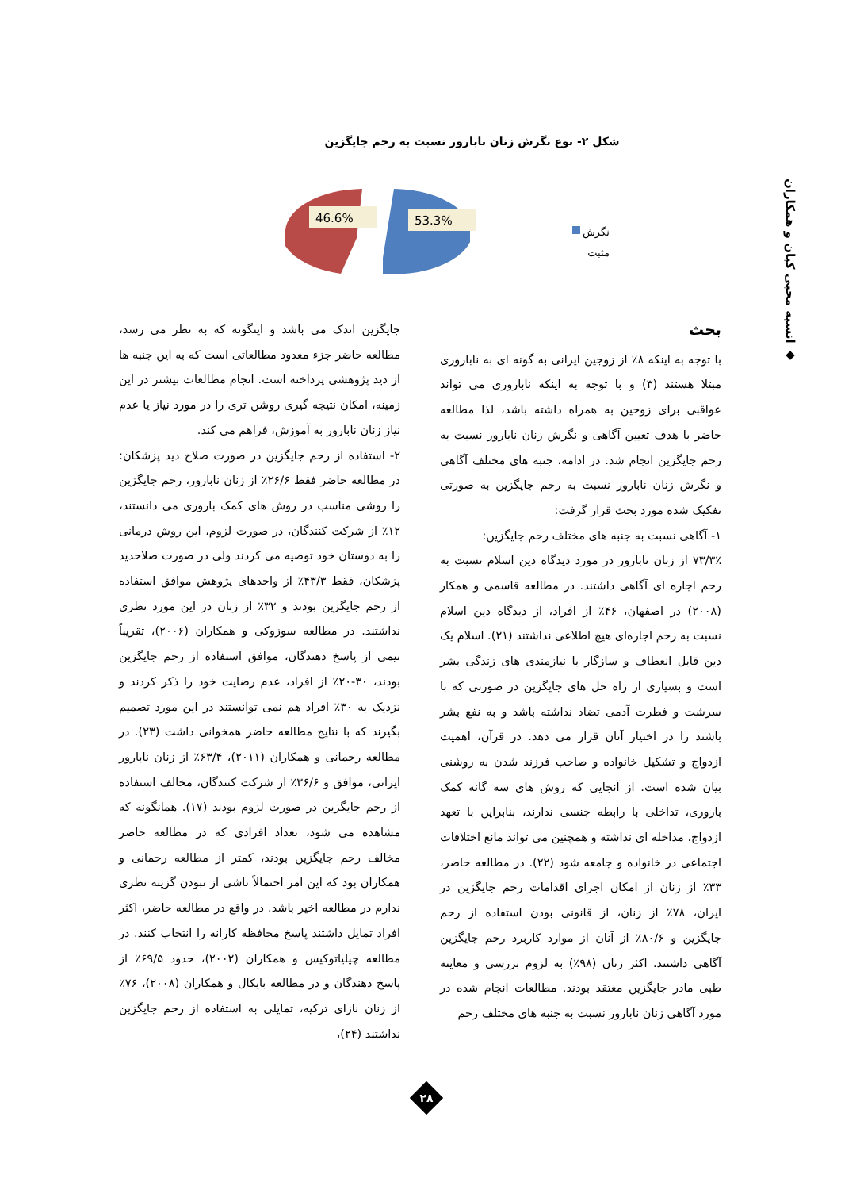◆ انسیه محبی کیان و همکاران
شکل ۲- نوع نگرش زنان نابارور نسبت به رحم جایگزین
46.6%
53.3%
نگرش
مثبت
بحث
با توجه به اینکه ۸٪ از زوجین ایرانی به گونه ای به ناباروری مبتلا هستند (۳) و با توجه به اینکه ناباروری می تواند عواقبی برای زوجین به همراه داشته باشد، لذا مطالعه حاضر با هدف تعیین آگاهی و نگرش زنان نابارور نسبت به رحم جایگزین انجام شد. در ادامه، جنبه های مختلف آگاهی و نگرش زنان نابارور نسبت به رحم جایگزین به صورتی تفکیک شده مورد بحث قرار گرفت:
۱- آگاهی نسبت به جنبه های مختلف رحم جایگزین:
۷۳/۳٪ از زنان نابارور در مورد دیدگاه دین اسلام نسبت به رحم اجاره ای آگاهی داشتند. در مطالعه قاسمی و همکار (۲۰۰۸) در اصفهان، ۴۶٪ از افراد، از دیدگاه دین اسلام نسبت به رحم اجاره‌ای هیچ اطلاعی نداشتند (۲۱). اسلام یک دین قابل انعطاف و سازگار با نیازمندی های زندگی بشر است و بسیاری از راه حل های جایگزین در صورتی که با سرشت و فطرت آدمی تضاد نداشته باشد و به نفع بشر باشند را در اختیار آنان قرار می دهد. در قرآن، اهمیت ازدواج و تشکیل خانواده و صاحب فرزند شدن به روشنی بیان شده است. از آنجایی که روش های سه گانه کمک باروری، تداخلی با رابطه جنسی ندارند، بنابراین با تعهد ازدواج، مداخله ای نداشته و همچنین می تواند مانع اختلافات اجتماعی در خانواده و جامعه شود (۲۲). در مطالعه حاضر، ۳۳٪ از زنان از امکان اجرای اقدامات رحم جایگزین در ایران، ۷۸٪ از زنان، از قانونی بودن استفاده از رحم جایگزین و ۸۰/۶٪ از آنان از موارد کاربرد رحم جایگزین آگاهی داشتند. اکثر زنان (۹۸٪) به لزوم بررسی و معاینه طبی مادر جایگزین معتقد بودند. مطالعات انجام شده در مورد آگاهی زنان نابارور نسبت به جنبه های مختلف رحم
جایگزین اندک می باشد و اینگونه که به نظر می رسد، مطالعه حاضر جزء معدود مطالعاتی است که به این جنبه ها از دید پژوهشی پرداخته است. انجام مطالعات بیشتر در این زمینه، امکان نتیجه گیری روشن تری را در مورد نیاز یا عدم نیاز زنان نابارور به آموزش، فراهم می کند.
۲- استفاده از رحم جایگزین در صورت صلاح دید پزشکان: در مطالعه حاضر فقط ۲۶/۶٪ از زنان نابارور، رحم جایگزین را روشی مناسب در روش های کمک باروری می دانستند، ۱۲٪ از شرکت کنندگان، در صورت لزوم، این روش درمانی را به دوستان خود توصیه می کردند ولی در صورت صلاحدید پزشکان، فقط ۴۳/۳٪ از واحدهای پژوهش موافق استفاده از رحم جایگزین بودند و ۳۲٪ از زنان در این مورد نظری نداشتند. در مطالعه سوزوکی و همکاران (۲۰۰۶)، تقریباً نیمی از پاسخ دهندگان، موافق استفاده از رحم جایگزین بودند، ۳۰-۲۰٪ از افراد، عدم رضایت خود را ذکر کردند و نزدیک به ۳۰٪ افراد هم نمی توانستند در این مورد تصمیم بگیرند که با نتایج مطالعه حاضر همخوانی داشت (۲۳). در مطالعه رحمانی و همکاران (۲۰۱۱)، ۶۳/۴٪ از زنان نابارور ایرانی، موافق و ۳۶/۶٪ از شرکت کنندگان، مخالف استفاده از رحم جایگزین در صورت لزوم بودند (۱۷). همانگونه که مشاهده می شود، تعداد افرادی که در مطالعه حاضر مخالف رحم جایگزین بودند، کمتر از مطالعه رحمانی و همکاران بود که این امر احتمالاً ناشی از نبودن گزینه نظری ندارم در مطالعه اخیر باشد. در واقع در مطالعه حاضر، اکثر افراد تمایل داشتند پاسخ محافظه کارانه را انتخاب کنند. در مطالعه چیلیاتوکیس و همکاران (۲۰۰۲)، حدود ۶۹/۵٪ از پاسخ دهندگان و در مطالعه بایکال و همکاران (۲۰۰۸)، ۷۶٪ از زنان نازای ترکیه، تمایلی به استفاده از رحم جایگزین نداشتند (۲۴)،
۲۸